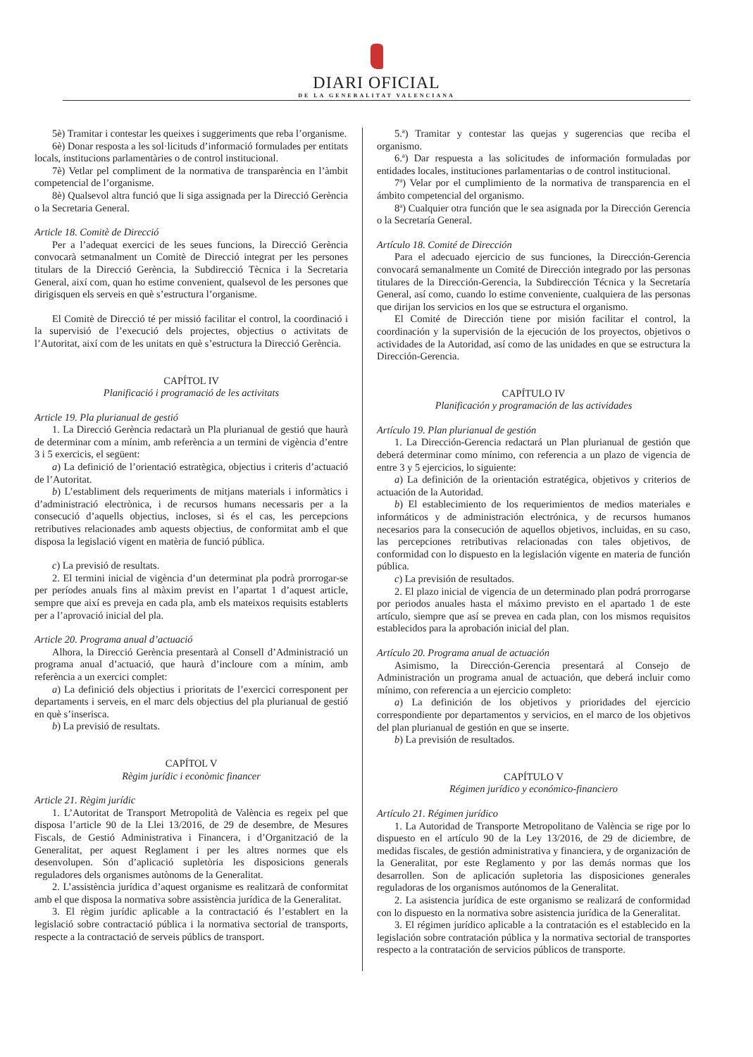DIARI OFICIAL
DE LA GENERALITAT VALENCIANA
5è) Tramitar i contestar les queixes i suggeriments que reba l’organisme.
6è) Donar resposta a les sol·licituds d’informació formulades per entitats locals, institucions parlamentàries o de control institucional.
7è) Vetlar pel compliment de la normativa de transparència en l’àmbit competencial de l’organisme.
8è) Qualsevol altra funció que li siga assignada per la Direcció Gerència o la Secretaria General.
Article 18. Comitè de Direcció
Per a l’adequat exercici de les seues funcions, la Direcció Gerència convocarà setmanalment un Comitè de Direcció integrat per les persones titulars de la Direcció Gerència, la Subdirecció Tècnica i la Secretaria General, així com, quan ho estime convenient, qualsevol de les persones que dirigisquen els serveis en què s’estructura l’organisme.
El Comitè de Direcció té per missió facilitar el control, la coordinació i la supervisió de l’execució dels projectes, objectius o activitats de l’Autoritat, així com de les unitats en què s’estructura la Direcció Gerència.
CAPÍTOL IV
Planificació i programació de les activitats
Article 19. Pla plurianual de gestió
1. La Direcció Gerència redactarà un Pla plurianual de gestió que haurà de determinar com a mínim, amb referència a un termini de vigència d’entre 3 i 5 exercicis, el següent:
a) La definició de l’orientació estratègica, objectius i criteris d’actuació de l’Autoritat.
b) L’establiment dels requeriments de mitjans materials i informàtics i d’administració electrònica, i de recursos humans necessaris per a la consecució d’aquells objectius, incloses, si és el cas, les percepcions retributives relacionades amb aquests objectius, de conformitat amb el que disposa la legislació vigent en matèria de funció pública.
c) La previsió de resultats.
2. El termini inicial de vigència d’un determinat pla podrà prorrogar-se per períodes anuals fins al màxim previst en l’apartat 1 d’aquest article, sempre que així es preveja en cada pla, amb els mateixos requisits establerts per a l’aprovació inicial del pla.
Article 20. Programa anual d’actuació
Alhora, la Direcció Gerència presentarà al Consell d’Administració un programa anual d’actuació, que haurà d’incloure com a mínim, amb referència a un exercici complet:
a) La definició dels objectius i prioritats de l’exercici corresponent per departaments i serveis, en el marc dels objectius del pla plurianual de gestió en què s’inserisca.
b) La previsió de resultats.
CAPÍTOL V
Règim jurídic i econòmic financer
Article 21. Règim jurídic
1. L’Autoritat de Transport Metropolità de València es regeix pel que disposa l’article 90 de la Llei 13/2016, de 29 de desembre, de Mesures Fiscals, de Gestió Administrativa i Financera, i d’Organització de la Generalitat, per aquest Reglament i per les altres normes que els desenvolupen. Són d’aplicació supletòria les disposicions generals reguladores dels organismes autònoms de la Generalitat.
2. L’assistència jurídica d’aquest organisme es realitzarà de conformitat amb el que disposa la normativa sobre assistència jurídica de la Generalitat.
3. El règim jurídic aplicable a la contractació és l’establert en la legislació sobre contractació pública i la normativa sectorial de transports, respecte a la contractació de serveis públics de transport.
5.ª) Tramitar y contestar las quejas y sugerencias que reciba el organismo.
6.ª) Dar respuesta a las solicitudes de información formuladas por entidades locales, instituciones parlamentarias o de control institucional.
7ª) Velar por el cumplimiento de la normativa de transparencia en el ámbito competencial del organismo.
8ª) Cualquier otra función que le sea asignada por la Dirección Gerencia o la Secretaría General.
Artículo 18. Comité de Dirección
Para el adecuado ejercicio de sus funciones, la Dirección-Gerencia convocará semanalmente un Comité de Dirección integrado por las personas titulares de la Dirección-Gerencia, la Subdirección Técnica y la Secretaría General, así como, cuando lo estime conveniente, cualquiera de las personas que dirijan los servicios en los que se estructura el organismo.
El Comité de Dirección tiene por misión facilitar el control, la coordinación y la supervisión de la ejecución de los proyectos, objetivos o actividades de la Autoridad, así como de las unidades en que se estructura la Dirección-Gerencia.
CAPÍTULO IV
Planificación y programación de las actividades
Artículo 19. Plan plurianual de gestión
1. La Dirección-Gerencia redactará un Plan plurianual de gestión que deberá determinar como mínimo, con referencia a un plazo de vigencia de entre 3 y 5 ejercicios, lo siguiente:
a) La definición de la orientación estratégica, objetivos y criterios de actuación de la Autoridad.
b) El establecimiento de los requerimientos de medios materiales e informáticos y de administración electrónica, y de recursos humanos necesarios para la consecución de aquellos objetivos, incluidas, en su caso, las percepciones retributivas relacionadas con tales objetivos, de conformidad con lo dispuesto en la legislación vigente en materia de función pública.
c) La previsión de resultados.
2. El plazo inicial de vigencia de un determinado plan podrá prorrogarse por periodos anuales hasta el máximo previsto en el apartado 1 de este artículo, siempre que así se prevea en cada plan, con los mismos requisitos establecidos para la aprobación inicial del plan.
Artículo 20. Programa anual de actuación
Asimismo, la Dirección-Gerencia presentará al Consejo de Administración un programa anual de actuación, que deberá incluir como mínimo, con referencia a un ejercicio completo:
a) La definición de los objetivos y prioridades del ejercicio correspondiente por departamentos y servicios, en el marco de los objetivos del plan plurianual de gestión en que se inserte.
b) La previsión de resultados.
CAPÍTULO V
Régimen jurídico y económico-financiero
Artículo 21. Régimen jurídico
1. La Autoridad de Transporte Metropolitano de València se rige por lo dispuesto en el artículo 90 de la Ley 13/2016, de 29 de diciembre, de medidas fiscales, de gestión administrativa y financiera, y de organización de la Generalitat, por este Reglamento y por las demás normas que los desarrollen. Son de aplicación supletoria las disposiciones generales reguladoras de los organismos autónomos de la Generalitat.
2. La asistencia jurídica de este organismo se realizará de conformidad con lo dispuesto en la normativa sobre asistencia jurídica de la Generalitat.
3. El régimen jurídico aplicable a la contratación es el establecido en la legislación sobre contratación pública y la normativa sectorial de transportes respecto a la contratación de servicios públicos de transporte.